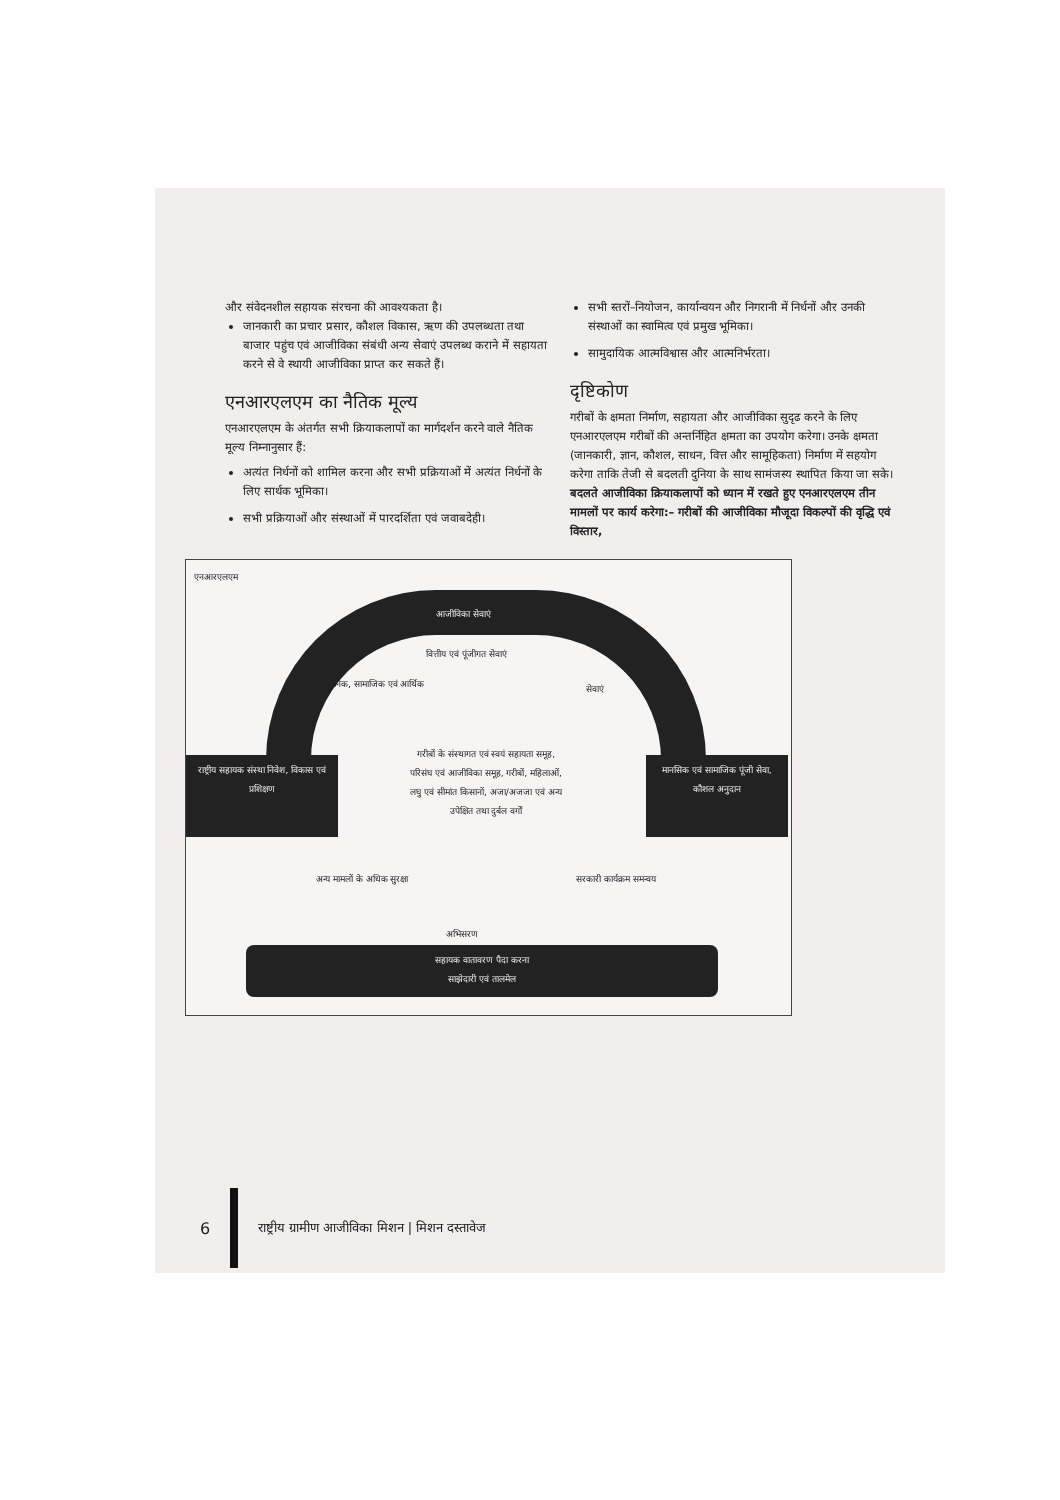और संवेदनशील सहायक संरचना की आवश्यकता है।
जानकारी का प्रचार प्रसार, कौशल विकास, ऋण की उपलब्धता तथा बाजार पहुंच एवं आजीविका संबंधी अन्य सेवाएं उपलब्ध कराने में सहायता करने से वे स्थायी आजीविका प्राप्त कर सकते हैं।
एनआरएलएम का नैतिक मूल्य
एनआरएलएम के अंतर्गत सभी क्रियाकलापों का मार्गदर्शन करने वाले नैतिक मूल्य निम्नानुसार हैं:
अत्यंत निर्धनों को शामिल करना और सभी प्रक्रियाओं में अत्यंत निर्धनों के लिए सार्थक भूमिका।
सभी प्रक्रियाओं और संस्थाओं में पारदर्शिता एवं जवाबदेही।
सभी स्तरों–नियोजन, कार्यान्वयन और निगरानी में निर्धनों और उनकी संस्थाओं का स्वामित्व एवं प्रमुख भूमिका।
सामुदायिक आत्मविश्वास और आत्मनिर्भरता।
दृष्टिकोण
गरीबों के क्षमता निर्माण, सहायता और आजीविका सुदृढ करने के लिए एनआरएलएम गरीबों की अन्तर्निहित क्षमता का उपयोग करेगा। उनके क्षमता (जानकारी, ज्ञान, कौशल, साधन, वित्त और सामूहिकता) निर्माण में सहयोग करेगा ताकि तेजी से बदलती दुनिया के साथ सामंजस्य स्थापित किया जा सके। बदलते आजीविका क्रियाकलापों को ध्यान में रखते हुए एनआरएलएम तीन मामलों पर कार्य करेगा:– गरीबों की आजीविका मौजूदा विकल्पों की वृद्धि एवं विस्तार,
एनआरएलएम
आजीविका सेवाएं
वित्तीय एवं पूंजीगत सेवाएं
संस्थानिक, सामाजिक एवं आर्थिक सेवाएं
राष्ट्रीय सहायक संस्था निवेश, विकास एवं प्रशिक्षण
गरीबों के संस्थागत एवं स्वयं सहायता समूह, परिसंघ एवं आजीविका समूह, गरीबों, महिलाओं, लघु एवं सीमांत किसानों, अजा/अजजा एवं अन्य उपेक्षित तथा दुर्बल वर्गों
मानसिक एवं सामाजिक पूंजी सेवा, कौशल अनुदान
अन्य मामलों के अधिक सुरक्षा सरकारी कार्यक्रम समन्वय
अभिसरण
सहायक वातावरण पैदा करना
साझेदारी एवं तालमेल
6
राष्ट्रीय ग्रामीण आजीविका मिशन | मिशन दस्तावेज